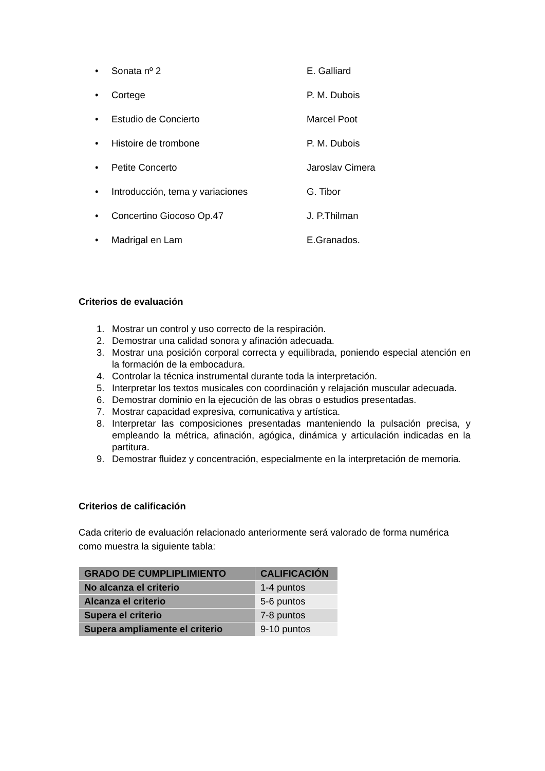• Sonata nº 2 E. Galliard
• Cortege P. M. Dubois
• Estudio de Concierto Marcel Poot
• Histoire de trombone P. M. Dubois
• Petite Concerto Jaroslav Cimera
• Introducción, tema y variaciones G. Tibor
• Concertino Giocoso Op.47 J. P.Thilman
• Madrigal en Lam E.Granados.
Criterios de evaluación
1. Mostrar un control y uso correcto de la respiración.
2. Demostrar una calidad sonora y afinación adecuada.
3. Mostrar una posición corporal correcta y equilibrada, poniendo especial atención en la formación de la embocadura.
4. Controlar la técnica instrumental durante toda la interpretación.
5. Interpretar los textos musicales con coordinación y relajación muscular adecuada.
6. Demostrar dominio en la ejecución de las obras o estudios presentadas.
7. Mostrar capacidad expresiva, comunicativa y artística.
8. Interpretar las composiciones presentadas manteniendo la pulsación precisa, y empleando la métrica, afinación, agógica, dinámica y articulación indicadas en la partitura.
9. Demostrar fluidez y concentración, especialmente en la interpretación de memoria.
Criterios de calificación
Cada criterio de evaluación relacionado anteriormente será valorado de forma numérica como muestra la siguiente tabla:
| GRADO DE CUMPLIPLIMIENTO | CALIFICACIÓN |
| --- | --- |
| No alcanza el criterio | 1-4 puntos |
| Alcanza el criterio | 5-6 puntos |
| Supera el criterio | 7-8 puntos |
| Supera ampliamente el criterio | 9-10 puntos |